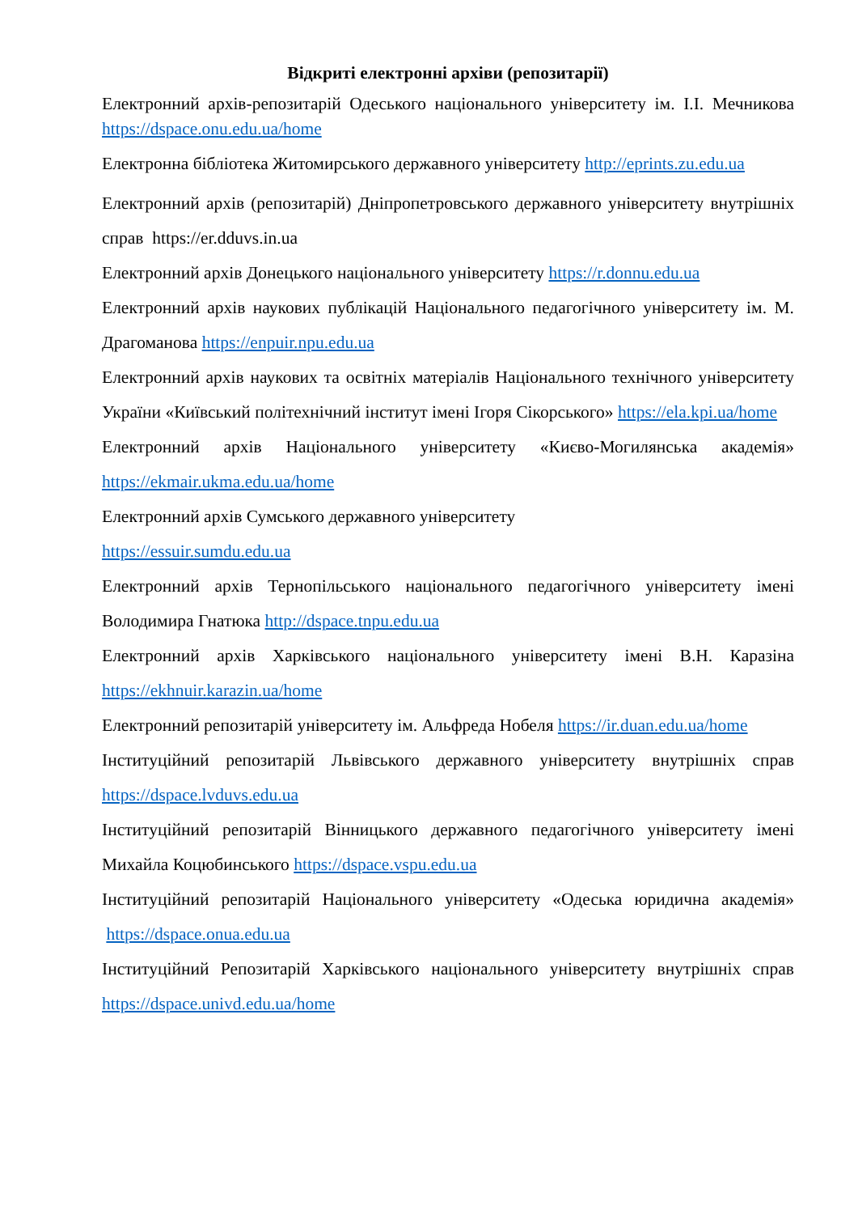Відкриті електронні архіви (репозитарії)
Електронний архів-репозитарій Одеського національного університету ім. І.І. Мечникова https://dspace.onu.edu.ua/home
Електронна бібліотека Житомирського державного університету http://eprints.zu.edu.ua
Електронний архів (репозитарій) Дніпропетровського державного університету внутрішніх справ https://er.dduvs.in.ua
Електронний архів Донецького національного університету https://r.donnu.edu.ua
Електронний архів наукових публікацій Національного педагогічного університету ім. М. Драгоманова https://enpuir.npu.edu.ua
Електронний архів наукових та освітніх матеріалів Національного технічного університету України «Київський політехнічний інститут імені Ігоря Сікорського» https://ela.kpi.ua/home
Електронний архів Національного університету «Києво-Могилянська академія» https://ekmair.ukma.edu.ua/home
Електронний архів Сумського державного університету
https://essuir.sumdu.edu.ua
Електронний архів Тернопільського національного педагогічного університету імені Володимира Гнатюка http://dspace.tnpu.edu.ua
Електронний архів Харківського національного університету імені В.Н. Каразіна https://ekhnuir.karazin.ua/home
Електронний репозитарій університету ім. Альфреда Нобеля https://ir.duan.edu.ua/home
Інституційний репозитарій Львівського державного університету внутрішніх справ https://dspace.lvduvs.edu.ua
Інституційний репозитарій Вінницького державного педагогічного університету імені Михайла Коцюбинського https://dspace.vspu.edu.ua
Інституційний репозитарій Національного університету «Одеська юридична академія» https://dspace.onua.edu.ua
Інституційний Репозитарій Харківського національного університету внутрішніх справ https://dspace.univd.edu.ua/home